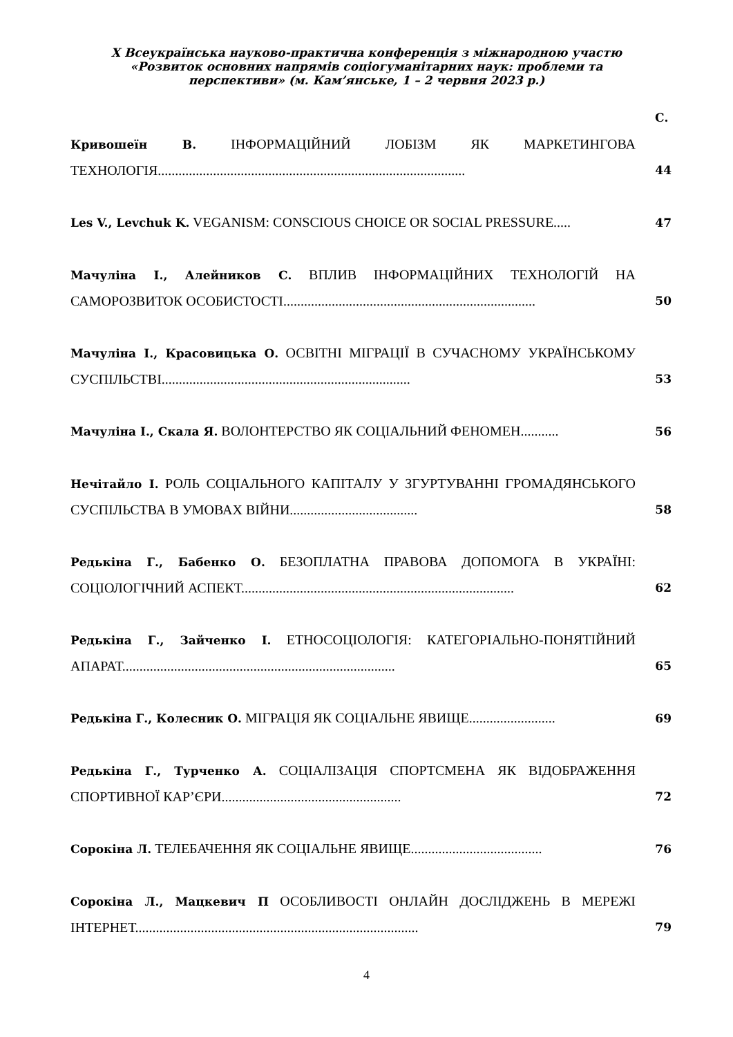X Всеукраїнська науково-практична конференція з міжнародною участю
«Розвиток основних напрямів соціогуманітарних наук: проблеми та
перспективи» (м. Кам’янське, 1 – 2 червня 2023 р.)
С.
Кривошеїн В. ІНФОРМАЦІЙНИЙ ЛОБІЗМ ЯК МАРКЕТИНГОВА ТЕХНОЛОГІЯ.........................................................................................
44
Les V., Levchuk K. VEGANISM: CONSCIOUS CHOICE OR SOCIAL PRESSURE.....
47
Мачуліна І., Алейников С. ВПЛИВ ІНФОРМАЦІЙНИХ ТЕХНОЛОГІЙ НА САМОРОЗВИТОК ОСОБИСТОСТІ.........................................................................
50
Мачуліна І., Красовицька О. ОСВІТНІ МІГРАЦІЇ В СУЧАСНОМУ УКРАЇНСЬКОМУ СУСПІЛЬСТВІ........................................................................
53
Мачуліна І., Скала Я. ВОЛОНТЕРСТВО ЯК СОЦІАЛЬНИЙ ФЕНОМЕН...........
56
Нечітайло І. РОЛЬ СОЦІАЛЬНОГО КАПІТАЛУ У ЗГУРТУВАННІ ГРОМАДЯНСЬКОГО СУСПІЛЬСТВА В УМОВАХ ВІЙНИ.....................................
58
Редькіна Г., Бабенко О. БЕЗОПЛАТНА ПРАВОВА ДОПОМОГА В УКРАЇНІ: СОЦІОЛОГІЧНИЙ АСПЕКТ...............................................................................
62
Редькіна Г., Зайченко І. ЕТНОСОЦІОЛОГІЯ: КАТЕГОРІАЛЬНО-ПОНЯТІЙНИЙ АПАРАТ...............................................................................
65
Редькіна Г., Колесник О. МІГРАЦІЯ ЯК СОЦІАЛЬНЕ ЯВИЩЕ.........................
69
Редькіна Г., Турченко А. СОЦІАЛІЗАЦІЯ СПОРТСМЕНА ЯК ВІДОБРАЖЕННЯ СПОРТИВНОЇ КАР’ЄРИ....................................................
72
Сорокіна Л. ТЕЛЕБАЧЕННЯ ЯК СОЦІАЛЬНЕ ЯВИЩЕ......................................
76
Сорокіна Л., Мацкевич П ОСОБЛИВОСТІ ОНЛАЙН ДОСЛІДЖЕНЬ В МЕРЕЖІ ІНТЕРНЕТ..................................................................................
79
4